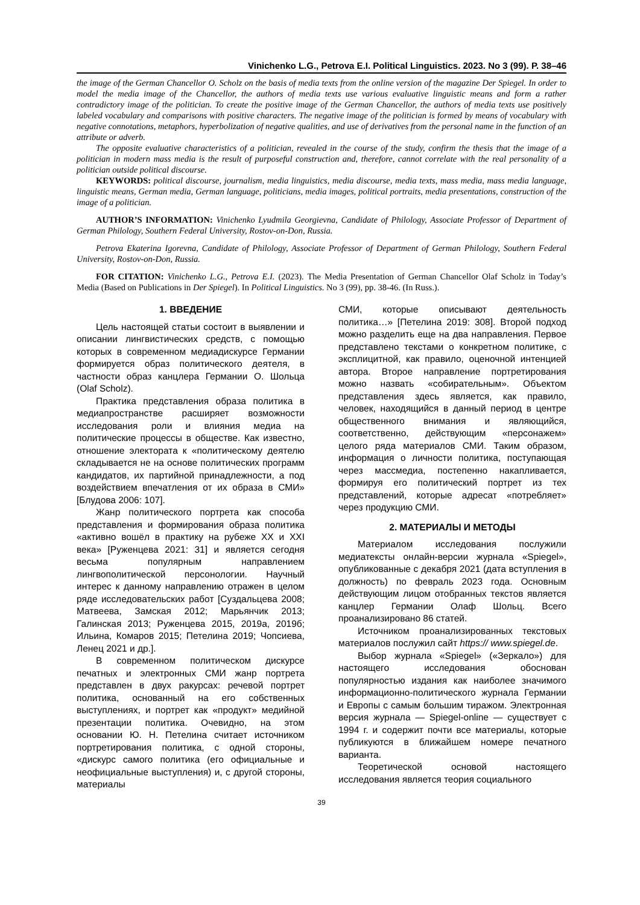Vinichenko L.G., Petrova E.I. Political Linguistics. 2023. No 3 (99). P. 38–46
the image of the German Chancellor O. Scholz on the basis of media texts from the online version of the magazine Der Spiegel. In order to model the media image of the Chancellor, the authors of media texts use various evaluative linguistic means and form a rather contradictory image of the politician. To create the positive image of the German Chancellor, the authors of media texts use positively labeled vocabulary and comparisons with positive characters. The negative image of the politician is formed by means of vocabulary with negative connotations, metaphors, hyperbolization of negative qualities, and use of derivatives from the personal name in the function of an attribute or adverb.
The opposite evaluative characteristics of a politician, revealed in the course of the study, confirm the thesis that the image of a politician in modern mass media is the result of purposeful construction and, therefore, cannot correlate with the real personality of a politician outside political discourse.
KEYWORDS: political discourse, journalism, media linguistics, media discourse, media texts, mass media, mass media language, linguistic means, German media, German language, politicians, media images, political portraits, media presentations, construction of the image of a politician.
AUTHOR’S INFORMATION: Vinichenko Lyudmila Georgievna, Candidate of Philology, Associate Professor of Department of German Philology, Southern Federal University, Rostov-on-Don, Russia.
Petrova Ekaterina Igorevna, Candidate of Philology, Associate Professor of Department of German Philology, Southern Federal University, Rostov-on-Don, Russia.
FOR CITATION: Vinichenko L.G., Petrova E.I. (2023). The Media Presentation of German Chancellor Olaf Scholz in Today’s Media (Based on Publications in Der Spiegel). In Political Linguistics. No 3 (99), pp. 38-46. (In Russ.).
1. ВВЕДЕНИЕ
Цель настоящей статьи состоит в выявлении и описании лингвистических средств, с помощью которых в современном медиадискурсе Германии формируется образ политического деятеля, в частности образ канцлера Германии О. Шольца (Olaf Scholz).
Практика представления образа политика в медиапространстве расширяет возможности исследования роли и влияния медиа на политические процессы в обществе. Как известно, отношение электората к «политическому деятелю складывается не на основе политических программ кандидатов, их партийной принадлежности, а под воздействием впечатления от их образа в СМИ» [Блудова 2006: 107].
Жанр политического портрета как способа представления и формирования образа политика «активно вошёл в практику на рубеже XX и XXI века» [Руженцева 2021: 31] и является сегодня весьма популярным направлением лингвополитической персонологии. Научный интерес к данному направлению отражен в целом ряде исследовательских работ [Суздальцева 2008; Матвеева, Замская 2012; Марьянчик 2013; Галинская 2013; Руженцева 2015, 2019а, 2019б; Ильина, Комаров 2015; Петелина 2019; Чопсиева, Ленец 2021 и др.].
В современном политическом дискурсе печатных и электронных СМИ жанр портрета представлен в двух ракурсах: речевой портрет политика, основанный на его собственных выступлениях, и портрет как «продукт» медийной презентации политика. Очевидно, на этом основании Ю. Н. Петелина считает источником портретирования политика, с одной стороны, «дискурс самого политика (его официальные и неофициальные выступления) и, с другой стороны, материалы
СМИ, которые описывают деятельность политика…» [Петелина 2019: 308]. Второй подход можно разделить еще на два направления. Первое представлено текстами о конкретном политике, с эксплицитной, как правило, оценочной интенцией автора. Второе направление портретирования можно назвать «собирательным». Объектом представления здесь является, как правило, человек, находящийся в данный период в центре общественного внимания и являющийся, соответственно, действующим «персонажем» целого ряда материалов СМИ. Таким образом, информация о личности политика, поступающая через массмедиа, постепенно накапливается, формируя его политический портрет из тех представлений, которые адресат «потребляет» через продукцию СМИ.
2. МАТЕРИАЛЫ И МЕТОДЫ
Материалом исследования послужили медиатексты онлайн-версии журнала «Spiegel», опубликованные с декабря 2021 (дата вступления в должность) по февраль 2023 года. Основным действующим лицом отобранных текстов является канцлер Германии Олаф Шольц. Всего проанализировано 86 статей.
Источником проанализированных текстовых материалов послужил сайт https:// www.spiegel.de.
Выбор журнала «Spiegel» («Зеркало») для настоящего исследования обоснован популярностью издания как наиболее значимого информационно-политического журнала Германии и Европы с самым большим тиражом. Электронная версия журнала — Spiegel-online — существует с 1994 г. и содержит почти все материалы, которые публикуются в ближайшем номере печатного варианта.
Теоретической основой настоящего исследования является теория социального
39